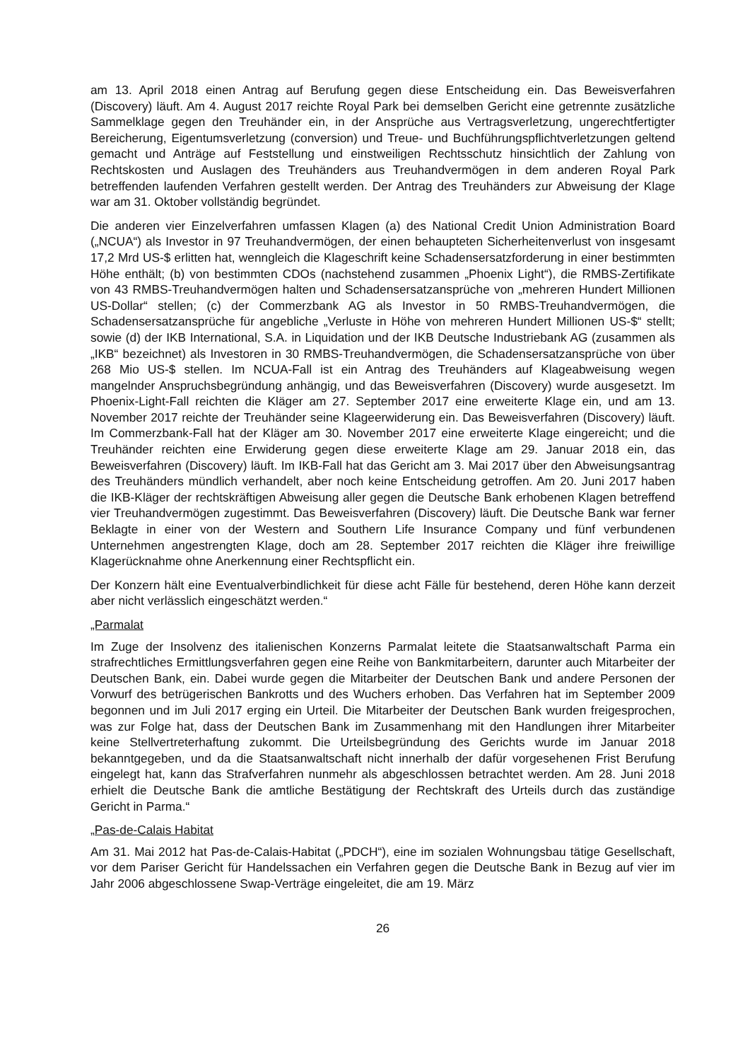am 13. April 2018 einen Antrag auf Berufung gegen diese Entscheidung ein. Das Beweisverfahren (Discovery) läuft. Am 4. August 2017 reichte Royal Park bei demselben Gericht eine getrennte zusätzliche Sammelklage gegen den Treuhänder ein, in der Ansprüche aus Vertragsverletzung, ungerechtfertigter Bereicherung, Eigentumsverletzung (conversion) und Treue- und Buchführungspflichtverletzungen geltend gemacht und Anträge auf Feststellung und einstweiligen Rechtsschutz hinsichtlich der Zahlung von Rechtskosten und Auslagen des Treuhänders aus Treuhandvermögen in dem anderen Royal Park betreffenden laufenden Verfahren gestellt werden. Der Antrag des Treuhänders zur Abweisung der Klage war am 31. Oktober vollständig begründet.
Die anderen vier Einzelverfahren umfassen Klagen (a) des National Credit Union Administration Board („NCUA“) als Investor in 97 Treuhandvermögen, der einen behaupteten Sicherheitenverlust von insgesamt 17,2 Mrd US-$ erlitten hat, wenngleich die Klageschrift keine Schadensersatzforderung in einer bestimmten Höhe enthält; (b) von bestimmten CDOs (nachstehend zusammen „Phoenix Light“), die RMBS-Zertifikate von 43 RMBS-Treuhandvermögen halten und Schadensersatzansprüche von „mehreren Hundert Millionen US-Dollar“ stellen; (c) der Commerzbank AG als Investor in 50 RMBS-Treuhandvermögen, die Schadensersatzansprüche für angebliche „Verluste in Höhe von mehreren Hundert Millionen US-$“ stellt; sowie (d) der IKB International, S.A. in Liquidation und der IKB Deutsche Industriebank AG (zusammen als „IKB“ bezeichnet) als Investoren in 30 RMBS-Treuhandvermögen, die Schadensersatzansprüche von über 268 Mio US-$ stellen. Im NCUA-Fall ist ein Antrag des Treuhänders auf Klageabweisung wegen mangelnder Anspruchsbegründung anhängig, und das Beweisverfahren (Discovery) wurde ausgesetzt. Im Phoenix-Light-Fall reichten die Kläger am 27. September 2017 eine erweiterte Klage ein, und am 13. November 2017 reichte der Treuhänder seine Klageerwiderung ein. Das Beweisverfahren (Discovery) läuft. Im Commerzbank-Fall hat der Kläger am 30. November 2017 eine erweiterte Klage eingereicht; und die Treuhänder reichten eine Erwiderung gegen diese erweiterte Klage am 29. Januar 2018 ein, das Beweisverfahren (Discovery) läuft. Im IKB-Fall hat das Gericht am 3. Mai 2017 über den Abweisungsantrag des Treuhänders mündlich verhandelt, aber noch keine Entscheidung getroffen. Am 20. Juni 2017 haben die IKB-Kläger der rechtskräftigen Abweisung aller gegen die Deutsche Bank erhobenen Klagen betreffend vier Treuhandvermögen zugestimmt. Das Beweisverfahren (Discovery) läuft. Die Deutsche Bank war ferner Beklagte in einer von der Western and Southern Life Insurance Company und fünf verbundenen Unternehmen angestrengten Klage, doch am 28. September 2017 reichten die Kläger ihre freiwillige Klagerücknahme ohne Anerkennung einer Rechtspflicht ein.
Der Konzern hält eine Eventualverbindlichkeit für diese acht Fälle für bestehend, deren Höhe kann derzeit aber nicht verlässlich eingeschätzt werden.“
„Parmalat
Im Zuge der Insolvenz des italienischen Konzerns Parmalat leitete die Staatsanwaltschaft Parma ein strafrechtliches Ermittlungsverfahren gegen eine Reihe von Bankmitarbeitern, darunter auch Mitarbeiter der Deutschen Bank, ein. Dabei wurde gegen die Mitarbeiter der Deutschen Bank und andere Personen der Vorwurf des betrügerischen Bankrotts und des Wuchers erhoben. Das Verfahren hat im September 2009 begonnen und im Juli 2017 erging ein Urteil. Die Mitarbeiter der Deutschen Bank wurden freigesprochen, was zur Folge hat, dass der Deutschen Bank im Zusammenhang mit den Handlungen ihrer Mitarbeiter keine Stellvertreterhaftung zukommt. Die Urteilsbegründung des Gerichts wurde im Januar 2018 bekanntgegeben, und da die Staatsanwaltschaft nicht innerhalb der dafür vorgesehenen Frist Berufung eingelegt hat, kann das Strafverfahren nunmehr als abgeschlossen betrachtet werden. Am 28. Juni 2018 erhielt die Deutsche Bank die amtliche Bestätigung der Rechtskraft des Urteils durch das zuständige Gericht in Parma.“
„Pas-de-Calais Habitat
Am 31. Mai 2012 hat Pas-de-Calais-Habitat („PDCH“), eine im sozialen Wohnungsbau tätige Gesellschaft, vor dem Pariser Gericht für Handelssachen ein Verfahren gegen die Deutsche Bank in Bezug auf vier im Jahr 2006 abgeschlossene Swap-Verträge eingeleitet, die am 19. März
26